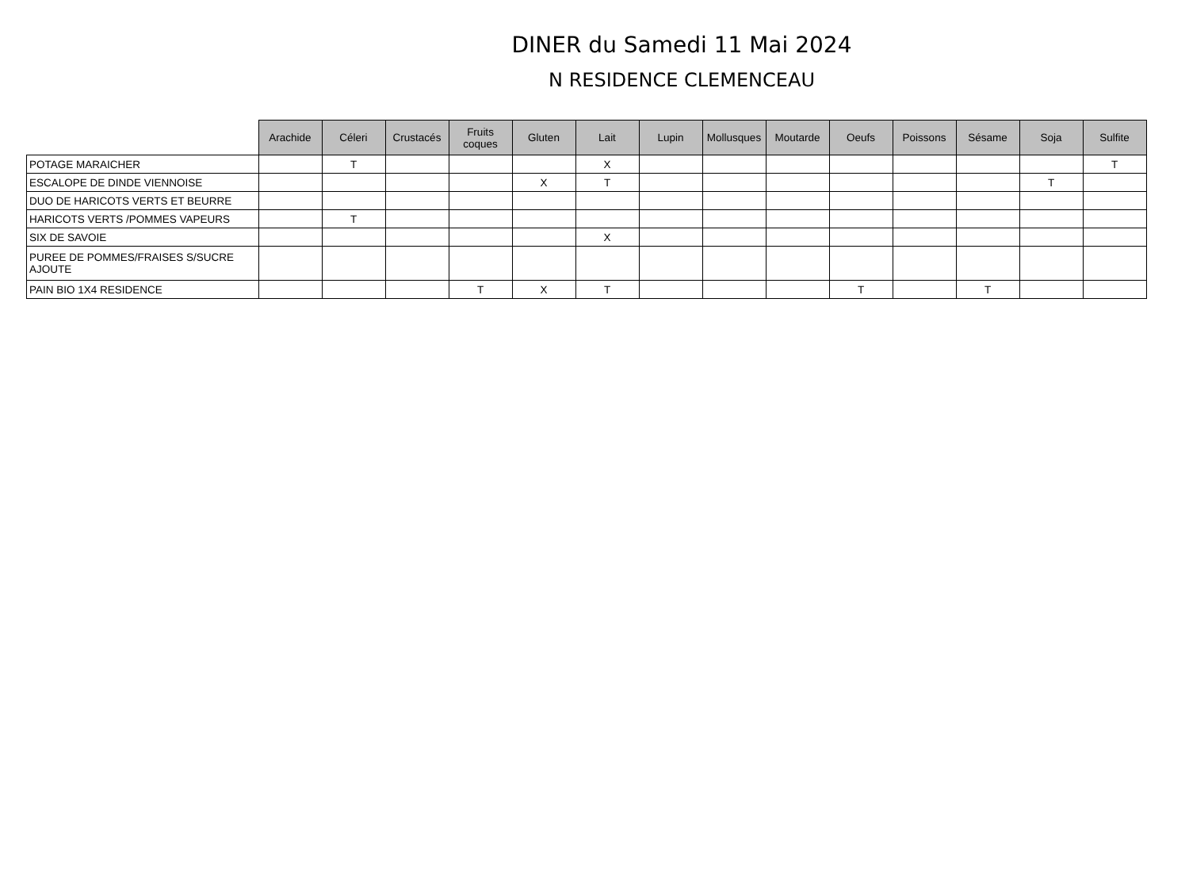DINER du Samedi 11 Mai 2024
N RESIDENCE CLEMENCEAU
| | Arachide | Céleri | Crustacés | Fruits coques | Gluten | Lait | Lupin | Mollusques | Moutarde | Oeufs | Poissons | Sésame | Soja | Sulfite |
| --- | --- | --- | --- | --- | --- | --- | --- | --- | --- | --- | --- | --- | --- | --- |
| POTAGE MARAICHER | | T | | | | X | | | | | | | | T |
| ESCALOPE DE DINDE VIENNOISE | | | | | X | T | | | | | | | T | |
| DUO DE HARICOTS VERTS ET BEURRE | | | | | | | | | | | | | | |
| HARICOTS VERTS /POMMES VAPEURS | | T | | | | | | | | | | | | |
| SIX DE SAVOIE | | | | | | X | | | | | | | | |
| PUREE DE POMMES/FRAISES S/SUCRE AJOUTE | | | | | | | | | | | | | | |
| PAIN BIO 1X4 RESIDENCE | | | | T | X | T | | | | T | | T | | |